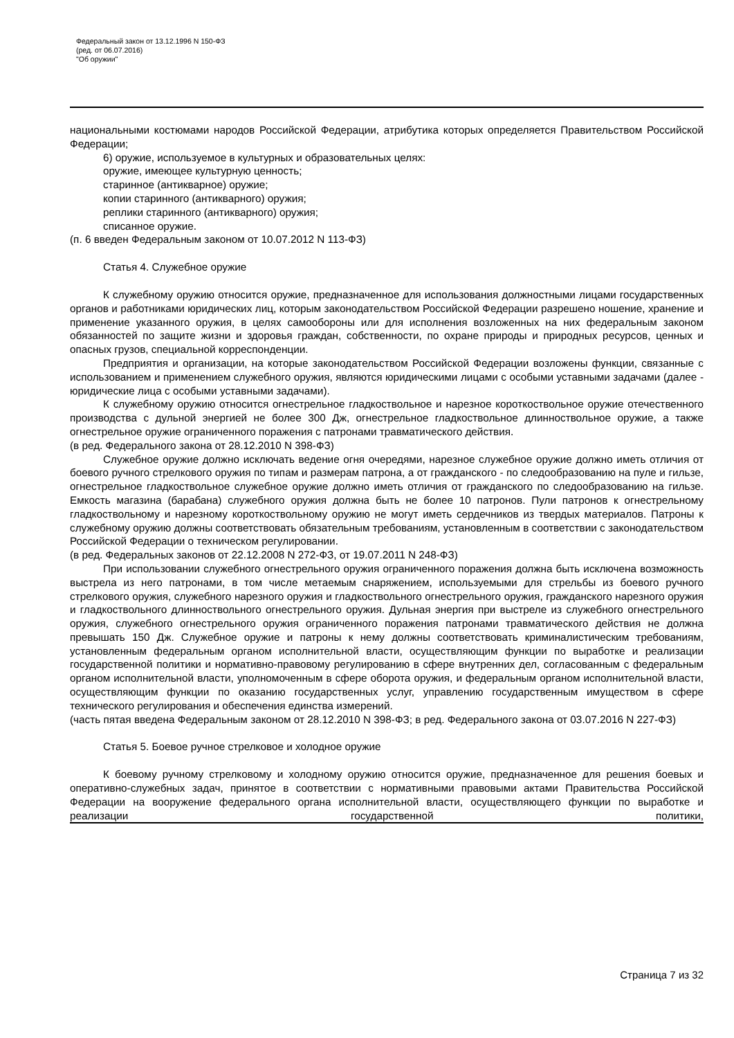Федеральный закон от 13.12.1996 N 150-ФЗ
(ред. от 06.07.2016)
"Об оружии"
национальными костюмами народов Российской Федерации, атрибутика которых определяется Правительством Российской Федерации;
6) оружие, используемое в культурных и образовательных целях:
оружие, имеющее культурную ценность;
старинное (антикварное) оружие;
копии старинного (антикварного) оружия;
реплики старинного (антикварного) оружия;
списанное оружие.
(п. 6 введен Федеральным законом от 10.07.2012 N 113-ФЗ)
Статья 4. Служебное оружие
К служебному оружию относится оружие, предназначенное для использования должностными лицами государственных органов и работниками юридических лиц, которым законодательством Российской Федерации разрешено ношение, хранение и применение указанного оружия, в целях самообороны или для исполнения возложенных на них федеральным законом обязанностей по защите жизни и здоровья граждан, собственности, по охране природы и природных ресурсов, ценных и опасных грузов, специальной корреспонденции.
Предприятия и организации, на которые законодательством Российской Федерации возложены функции, связанные с использованием и применением служебного оружия, являются юридическими лицами с особыми уставными задачами (далее - юридические лица с особыми уставными задачами).
К служебному оружию относится огнестрельное гладкоствольное и нарезное короткоствольное оружие отечественного производства с дульной энергией не более 300 Дж, огнестрельное гладкоствольное длинноствольное оружие, а также огнестрельное оружие ограниченного поражения с патронами травматического действия.
(в ред. Федерального закона от 28.12.2010 N 398-ФЗ)
Служебное оружие должно исключать ведение огня очередями, нарезное служебное оружие должно иметь отличия от боевого ручного стрелкового оружия по типам и размерам патрона, а от гражданского - по следообразованию на пуле и гильзе, огнестрельное гладкоствольное служебное оружие должно иметь отличия от гражданского по следообразованию на гильзе. Емкость магазина (барабана) служебного оружия должна быть не более 10 патронов. Пули патронов к огнестрельному гладкоствольному и нарезному короткоствольному оружию не могут иметь сердечников из твердых материалов. Патроны к служебному оружию должны соответствовать обязательным требованиям, установленным в соответствии с законодательством Российской Федерации о техническом регулировании.
(в ред. Федеральных законов от 22.12.2008 N 272-ФЗ, от 19.07.2011 N 248-ФЗ)
При использовании служебного огнестрельного оружия ограниченного поражения должна быть исключена возможность выстрела из него патронами, в том числе метаемым снаряжением, используемыми для стрельбы из боевого ручного стрелкового оружия, служебного нарезного оружия и гладкоствольного огнестрельного оружия, гражданского нарезного оружия и гладкоствольного длинноствольного огнестрельного оружия. Дульная энергия при выстреле из служебного огнестрельного оружия, служебного огнестрельного оружия ограниченного поражения патронами травматического действия не должна превышать 150 Дж. Служебное оружие и патроны к нему должны соответствовать криминалистическим требованиям, установленным федеральным органом исполнительной власти, осуществляющим функции по выработке и реализации государственной политики и нормативно-правовому регулированию в сфере внутренних дел, согласованным с федеральным органом исполнительной власти, уполномоченным в сфере оборота оружия, и федеральным органом исполнительной власти, осуществляющим функции по оказанию государственных услуг, управлению государственным имуществом в сфере технического регулирования и обеспечения единства измерений.
(часть пятая введена Федеральным законом от 28.12.2010 N 398-ФЗ; в ред. Федерального закона от 03.07.2016 N 227-ФЗ)
Статья 5. Боевое ручное стрелковое и холодное оружие
К боевому ручному стрелковому и холодному оружию относится оружие, предназначенное для решения боевых и оперативно-служебных задач, принятое в соответствии с нормативными правовыми актами Правительства Российской Федерации на вооружение федерального органа исполнительной власти, осуществляющего функции по выработке и реализации государственной политики,
Страница 7 из 32